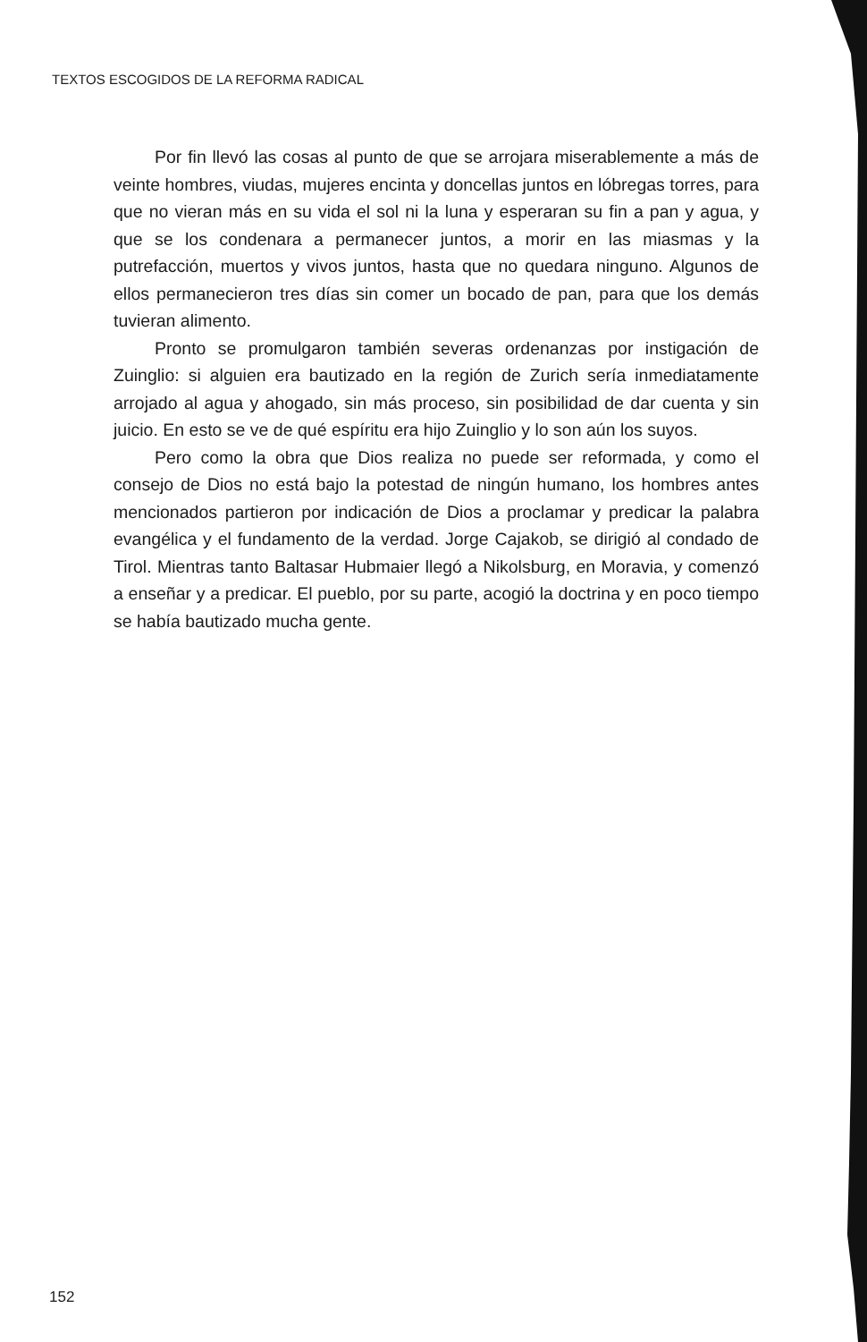TEXTOS ESCOGIDOS DE LA REFORMA RADICAL
Por fin llevó las cosas al punto de que se arrojara miserablemente a más de veinte hombres, viudas, mujeres encinta y doncellas juntos en lóbregas torres, para que no vieran más en su vida el sol ni la luna y esperaran su fin a pan y agua, y que se los condenara a permanecer juntos, a morir en las miasmas y la putrefacción, muertos y vivos juntos, hasta que no quedara ninguno. Algunos de ellos permanecieron tres días sin comer un bocado de pan, para que los demás tuvieran alimento.
Pronto se promulgaron también severas ordenanzas por instigación de Zuinglio: si alguien era bautizado en la región de Zurich sería inmediatamente arrojado al agua y ahogado, sin más proceso, sin posibilidad de dar cuenta y sin juicio. En esto se ve de qué espíritu era hijo Zuinglio y lo son aún los suyos.
Pero como la obra que Dios realiza no puede ser reformada, y como el consejo de Dios no está bajo la potestad de ningún humano, los hombres antes mencionados partieron por indicación de Dios a proclamar y predicar la palabra evangélica y el fundamento de la verdad. Jorge Cajakob, se dirigió al condado de Tirol. Mientras tanto Baltasar Hubmaier llegó a Nikolsburg, en Moravia, y comenzó a enseñar y a predicar. El pueblo, por su parte, acogió la doctrina y en poco tiempo se había bautizado mucha gente.
152